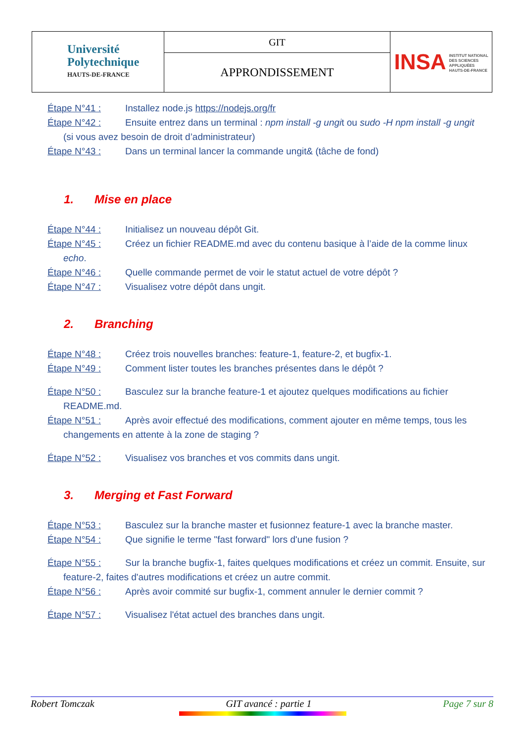| Université Polytechnique HAUTS-DE-FRANCE | GIT | INSA INSTITUT NATIONAL DES SCIENCES APPLIQUÉES HAUTS-DE-FRANCE |
| | APPRONDISSEMENT | |
Étape N°41 : Installez node.js https://nodejs.org/fr
Étape N°42 : Ensuite entrez dans un terminal : npm install -g ungit ou sudo -H npm install -g ungit
(si vous avez besoin de droit d’administrateur)
Étape N°43 : Dans un terminal lancer la commande ungit& (tâche de fond)
1. Mise en place
Étape N°44 : Initialisez un nouveau dépôt Git.
Étape N°45 : Créez un fichier README.md avec du contenu basique à l’aide de la comme linux
echo.
Étape N°46 : Quelle commande permet de voir le statut actuel de votre dépôt ?
Étape N°47 : Visualisez votre dépôt dans ungit.
2. Branching
Étape N°48 : Créez trois nouvelles branches: feature-1, feature-2, et bugfix-1.
Étape N°49 : Comment lister toutes les branches présentes dans le dépôt ?
Étape N°50 : Basculez sur la branche feature-1 et ajoutez quelques modifications au fichier
README.md.
Étape N°51 : Après avoir effectué des modifications, comment ajouter en même temps, tous les
changements en attente à la zone de staging ?
Étape N°52 : Visualisez vos branches et vos commits dans ungit.
3. Merging et Fast Forward
Étape N°53 : Basculez sur la branche master et fusionnez feature-1 avec la branche master.
Étape N°54 : Que signifie le terme "fast forward" lors d'une fusion ?
Étape N°55 : Sur la branche bugfix-1, faites quelques modifications et créez un commit. Ensuite, sur
feature-2, faites d'autres modifications et créez un autre commit.
Étape N°56 : Après avoir commité sur bugfix-1, comment annuler le dernier commit ?
Étape N°57 : Visualisez l'état actuel des branches dans ungit.
Robert Tomczak GIT avancé : partie 1 Page 7 sur 8